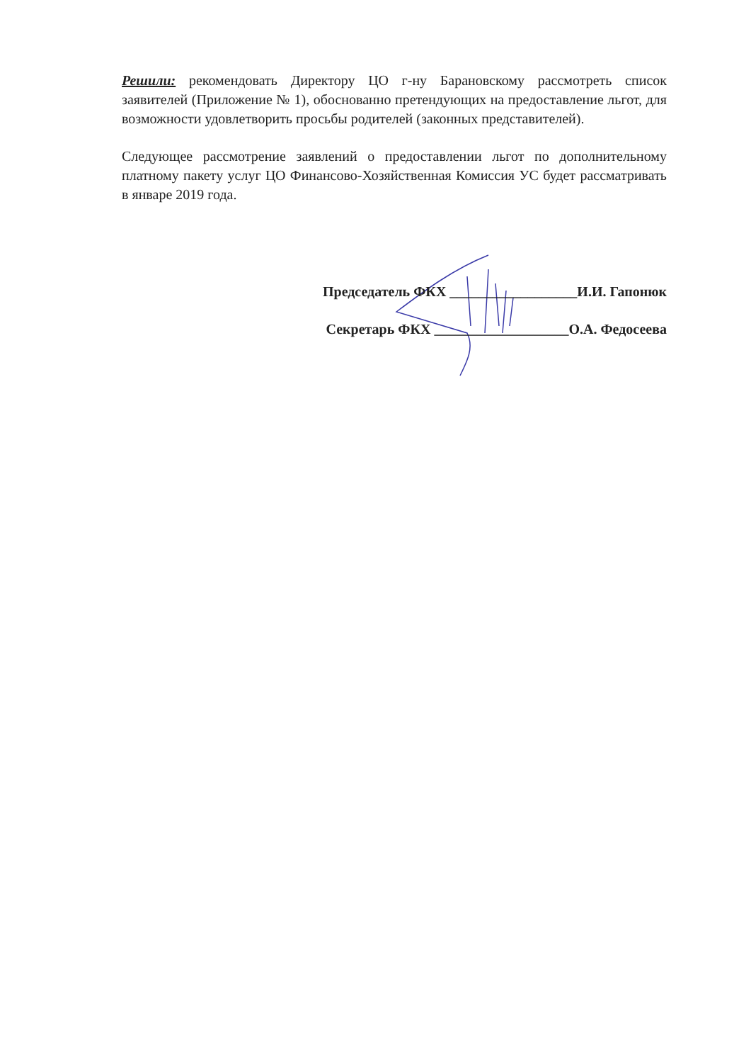Решили: рекомендовать Директору ЦО г-ну Барановскому рассмотреть список заявителей (Приложение № 1), обоснованно претендующих на предоставление льгот, для возможности удовлетворить просьбы родителей (законных представителей).
Следующее рассмотрение заявлений о предоставлении льгот по дополнительному платному пакету услуг ЦО Финансово-Хозяйственная Комиссия УС будет рассматривать в январе 2019 года.
Председатель ФКХ __________________И.И. Гапонюк
Секретарь ФКХ ___________________О.А. Федосеева